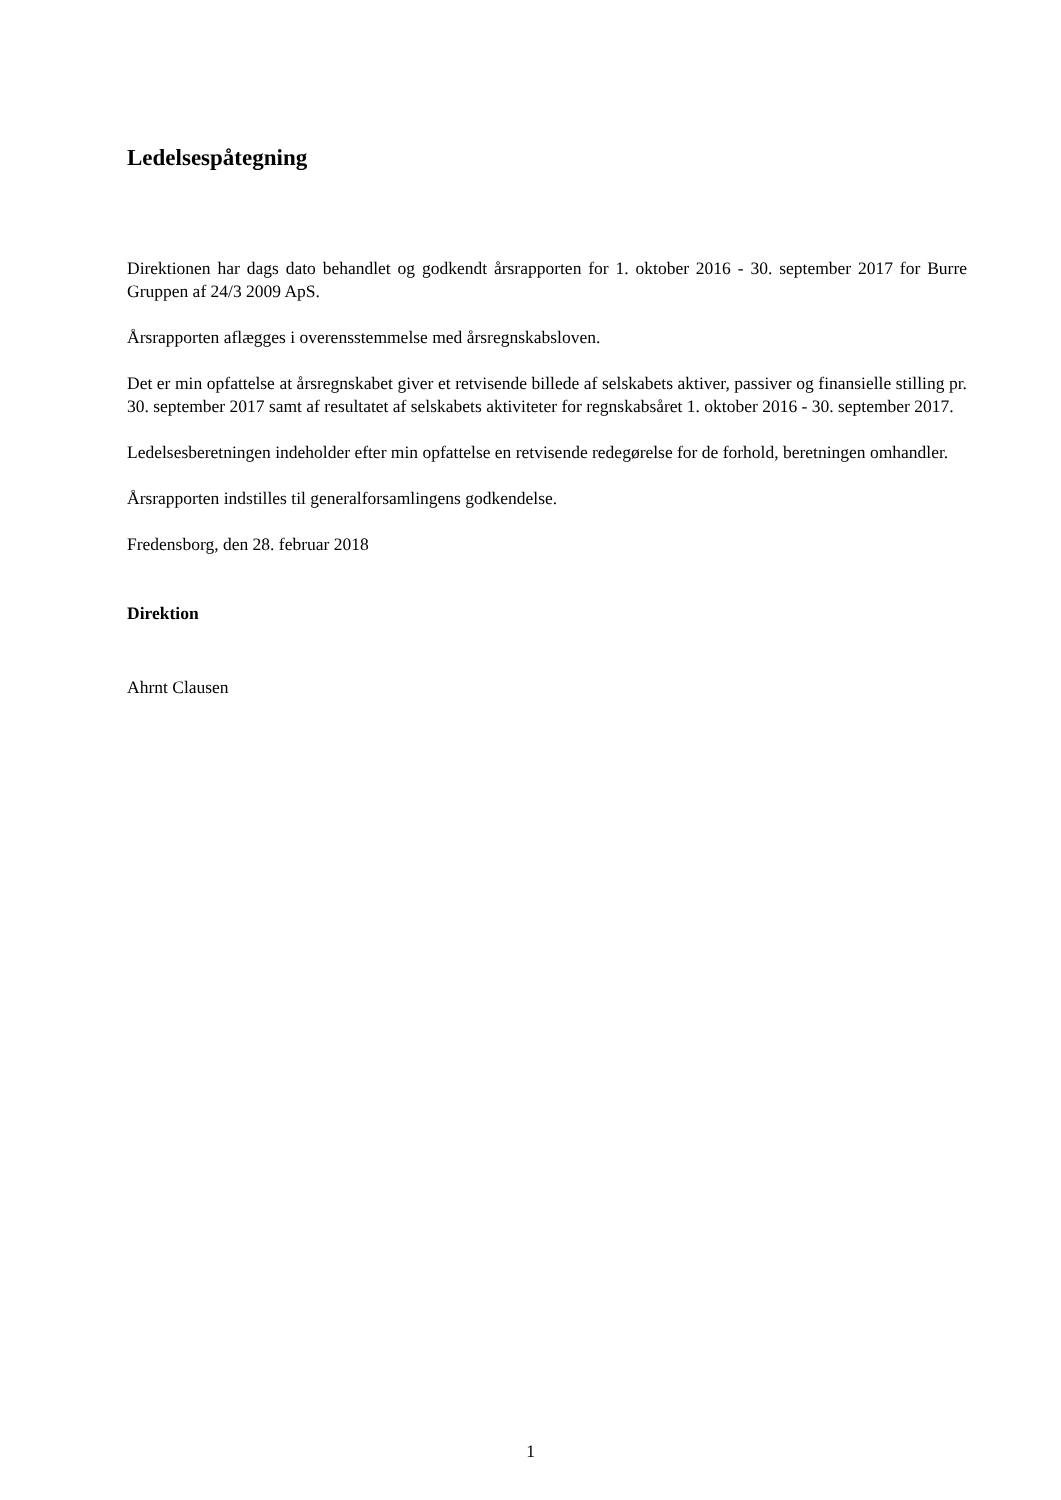Ledelsespåtegning
Direktionen har dags dato behandlet og godkendt årsrapporten for 1. oktober 2016 - 30. september 2017 for Burre Gruppen af 24/3 2009 ApS.
Årsrapporten aflægges i overensstemmelse med årsregnskabsloven.
Det er min opfattelse at årsregnskabet giver et retvisende billede af selskabets aktiver, passiver og finansielle stilling pr. 30. september 2017 samt af resultatet af selskabets aktiviteter for regnskabsåret 1. oktober 2016 - 30. september 2017.
Ledelsesberetningen indeholder efter min opfattelse en retvisende redegørelse for de forhold, beretningen omhandler.
Årsrapporten indstilles til generalforsamlingens godkendelse.
Fredensborg, den 28. februar 2018
Direktion
Ahrnt Clausen
1